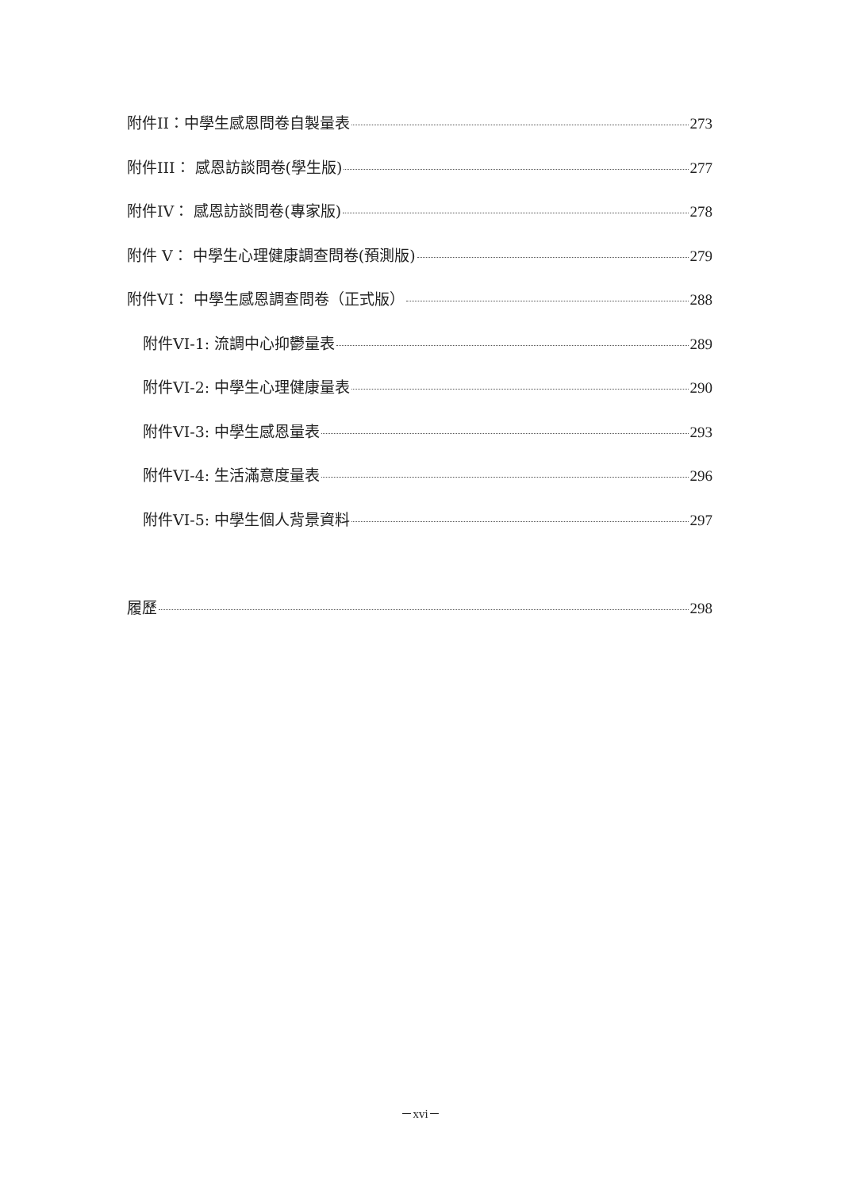附件II：中學生感恩問卷自製量表 273
附件III： 感恩訪談問卷(學生版) 277
附件IV： 感恩訪談問卷(專家版) 278
附件 V： 中學生心理健康調查問卷(預測版) 279
附件VI： 中學生感恩調查問卷（正式版） 288
附件VI-1: 流調中心抑鬱量表 289
附件VI-2: 中學生心理健康量表 290
附件VI-3: 中學生感恩量表 293
附件VI-4: 生活滿意度量表 296
附件VI-5: 中學生個人背景資料 297
履歷 298
－xvi－